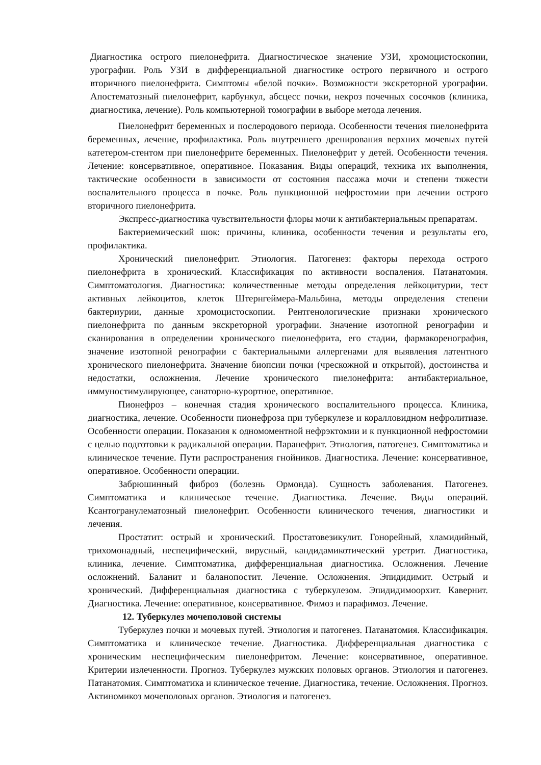Диагностика острого пиелонефрита. Диагностическое значение УЗИ, хромоцистоскопии, урографии. Роль УЗИ в дифференциальной диагностике острого первичного и острого вторичного пиелонефрита. Симптомы «белой почки». Возможности экскреторной урографии. Апостематозный пиелонефрит, карбункул, абсцесс почки, некроз почечных сосочков (клиника, диагностика, лечение). Роль компьютерной томографии в выборе метода лечения.
Пиелонефрит беременных и послеродового периода. Особенности течения пиелонефрита беременных, лечение, профилактика. Роль внутреннего дренирования верхних мочевых путей катетером-стентом при пиелонефрите беременных. Пиелонефрит у детей. Особенности течения. Лечение: консервативное, оперативное. Показания. Виды операций, техника их выполнения, тактические особенности в зависимости от состояния пассажа мочи и степени тяжести воспалительного процесса в почке. Роль пункционной нефростомии при лечении острого вторичного пиелонефрита.
Экспресс-диагностика чувствительности флоры мочи к антибактериальным препаратам.
Бактериемический шок: причины, клиника, особенности течения и результаты его, профилактика.
Хронический пиелонефрит. Этиология. Патогенез: факторы перехода острого пиелонефрита в хронический. Классификация по активности воспаления. Патанатомия. Симптоматология. Диагностика: количественные методы определения лейкоцитурии, тест активных лейкоцитов, клеток Штернгеймера-Мальбина, методы определения степени бактериурии, данные хромоцистоскопии. Рентгенологические признаки хронического пиелонефрита по данным экскреторной урографии. Значение изотопной ренографии и сканирования в определении хронического пиелонефрита, его стадии, фармакоренография, значение изотопной ренографии с бактериальными аллергенами для выявления латентного хронического пиелонефрита. Значение биопсии почки (чрескожной и открытой), достоинства и недостатки, осложнения. Лечение хронического пиелонефрита: антибактериальное, иммуностимулирующее, санаторно-курортное, оперативное.
Пионефроз – конечная стадия хронического воспалительного процесса. Клиника, диагностика, лечение. Особенности пионефроза при туберкулезе и коралловидном нефролитиазе. Особенности операции. Показания к одномоментной нефрэктомии и к пункционной нефростомии с целью подготовки к радикальной операции. Паранефрит. Этиология, патогенез. Симптоматика и клиническое течение. Пути распространения гнойников. Диагностика. Лечение: консервативное, оперативное. Особенности операции.
Забрюшинный фиброз (болезнь Ормонда). Сущность заболевания. Патогенез. Симптоматика и клиническое течение. Диагностика. Лечение. Виды операций. Ксантогранулематозный пиелонефрит. Особенности клинического течения, диагностики и лечения.
Простатит: острый и хронический. Простатовезикулит. Гонорейный, хламидийный, трихомонадный, неспецифический, вирусный, кандидамикотический уретрит. Диагностика, клиника, лечение. Симптоматика, дифференциальная диагностика. Осложнения. Лечение осложнений. Баланит и баланопостит. Лечение. Осложнения. Эпидидимит. Острый и хронический. Дифференциальная диагностика с туберкулезом. Эпидидимоорхит. Кавернит. Диагностика. Лечение: оперативное, консервативное. Фимоз и парафимоз. Лечение.
12. Туберкулез мочеполовой системы
Туберкулез почки и мочевых путей. Этиология и патогенез. Патанатомия. Классификация. Симптоматика и клиническое течение. Диагностика. Дифференциальная диагностика с хроническим неспецифическим пиелонефритом. Лечение: консервативное, оперативное. Критерии излеченности. Прогноз. Туберкулез мужских половых органов. Этиология и патогенез. Патанатомия. Симптоматика и клиническое течение. Диагностика, течение. Осложнения. Прогноз. Актиномикоз мочеполовых органов. Этиология и патогенез.